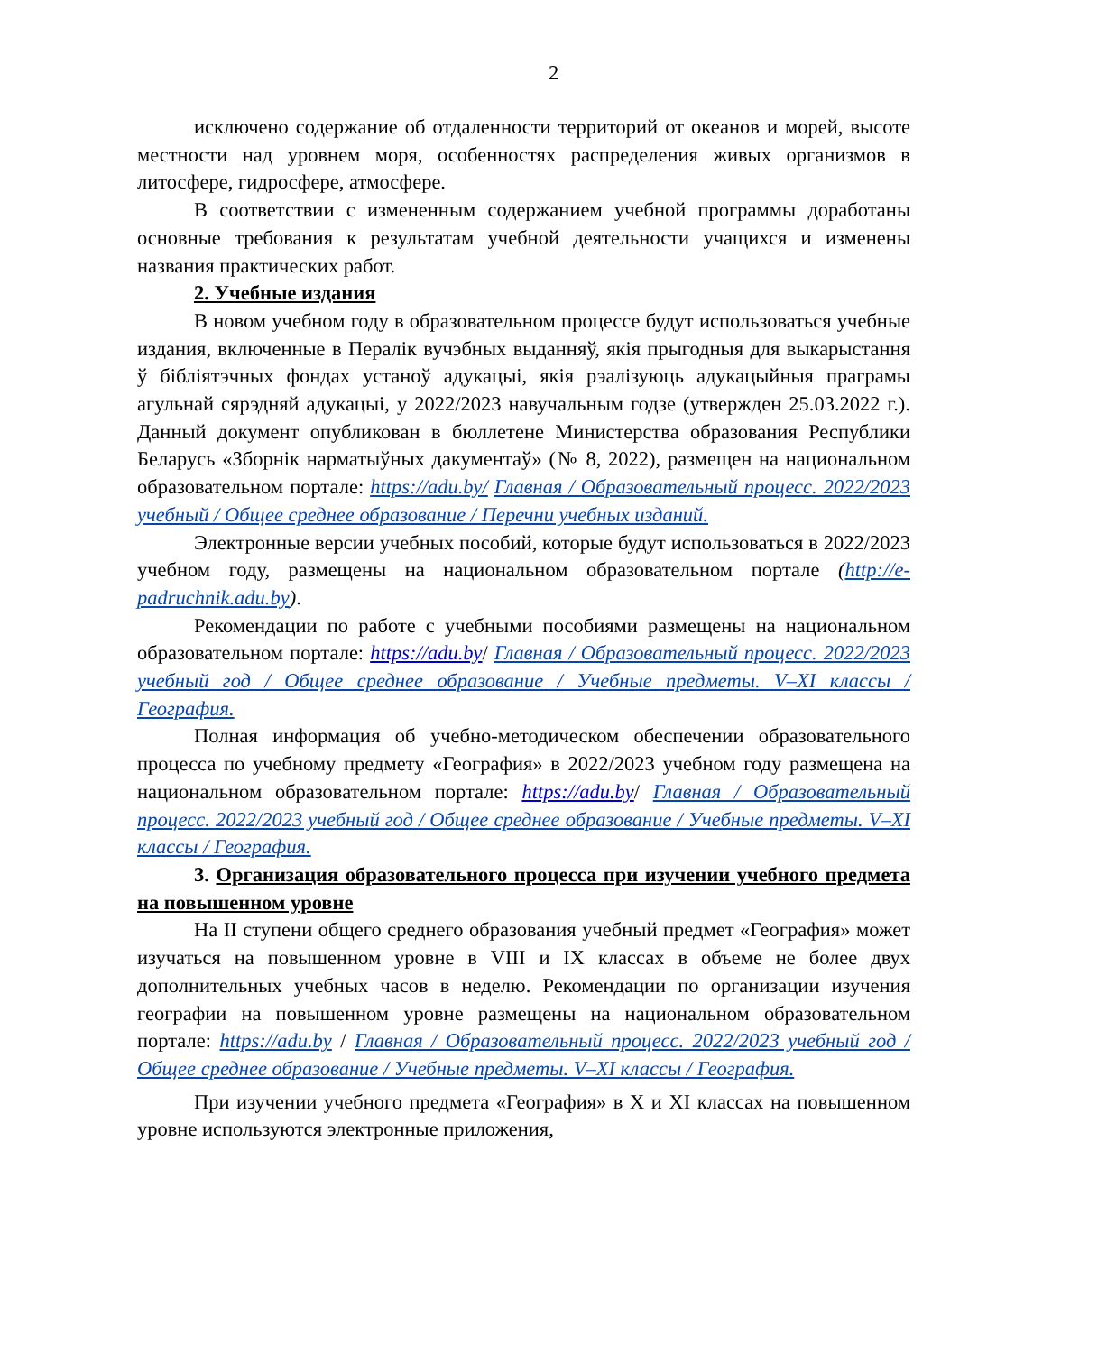2
исключено содержание об отдаленности территорий от океанов и морей, высоте местности над уровнем моря, особенностях распределения живых организмов в литосфере, гидросфере, атмосфере.
В соответствии с измененным содержанием учебной программы доработаны основные требования к результатам учебной деятельности учащихся и изменены названия практических работ.
2. Учебные издания
В новом учебном году в образовательном процессе будут использоваться учебные издания, включенные в Пералік вучэбных выданняў, якія прыгодныя для выкарыстання ў бібліятэчных фондах устаноў адукацыі, якія рэалізуюць адукацыйныя праграмы агульнай сярэдняй адукацыі, у 2022/2023 навучальным годзе (утвержден 25.03.2022 г.). Данный документ опубликован в бюллетене Министерства образования Республики Беларусь «Зборнік нарматыўных дакументаў» (№ 8, 2022), размещен на национальном образовательном портале: https://adu.by/ Главная / Образовательный процесс. 2022/2023 учебный / Общее среднее образование / Перечни учебных изданий.
Электронные версии учебных пособий, которые будут использоваться в 2022/2023 учебном году, размещены на национальном образовательном портале (http://e-padruchnik.adu.by).
Рекомендации по работе с учебными пособиями размещены на национальном образовательном портале: https://adu.by/ Главная / Образовательный процесс. 2022/2023 учебный год / Общее среднее образование / Учебные предметы. V–XI классы / География.
Полная информация об учебно-методическом обеспечении образовательного процесса по учебному предмету «География» в 2022/2023 учебном году размещена на национальном образовательном портале: https://adu.by/ Главная / Образовательный процесс. 2022/2023 учебный год / Общее среднее образование / Учебные предметы. V–XI классы / География.
3. Организация образовательного процесса при изучении учебного предмета на повышенном уровне
На II ступени общего среднего образования учебный предмет «География» может изучаться на повышенном уровне в VIII и IX классах в объеме не более двух дополнительных учебных часов в неделю. Рекомендации по организации изучения географии на повышенном уровне размещены на национальном образовательном портале: https://adu.by / Главная / Образовательный процесс. 2022/2023 учебный год / Общее среднее образование / Учебные предметы. V–XI классы / География.
При изучении учебного предмета «География» в X и XI классах на повышенном уровне используются электронные приложения,